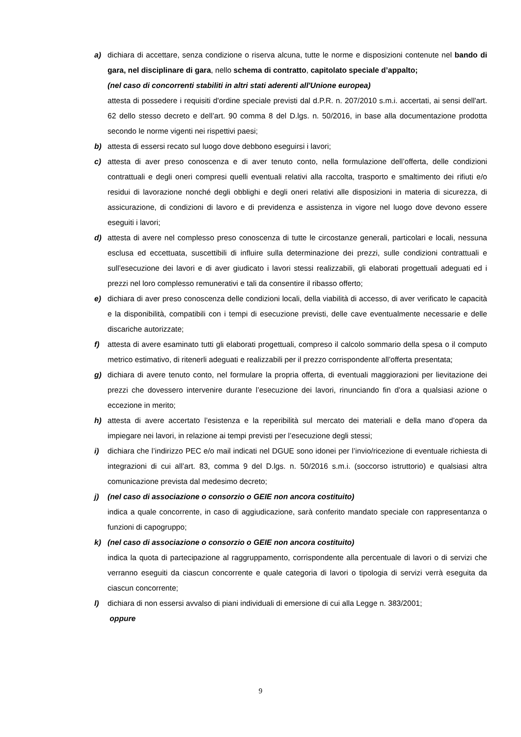a) dichiara di accettare, senza condizione o riserva alcuna, tutte le norme e disposizioni contenute nel bando di gara, nel disciplinare di gara, nello schema di contratto, capitolato speciale d’appalto;
(nel caso di concorrenti stabiliti in altri stati aderenti all'Unione europea)
attesta di possedere i requisiti d'ordine speciale previsti dal d.P.R. n. 207/2010 s.m.i. accertati, ai sensi dell'art. 62 dello stesso decreto e dell’art. 90 comma 8 del D.lgs. n. 50/2016, in base alla documentazione prodotta secondo le norme vigenti nei rispettivi paesi;
b) attesta di essersi recato sul luogo dove debbono eseguirsi i lavori;
c) attesta di aver preso conoscenza e di aver tenuto conto, nella formulazione dell’offerta, delle condizioni contrattuali e degli oneri compresi quelli eventuali relativi alla raccolta, trasporto e smaltimento dei rifiuti e/o residui di lavorazione nonché degli obblighi e degli oneri relativi alle disposizioni in materia di sicurezza, di assicurazione, di condizioni di lavoro e di previdenza e assistenza in vigore nel luogo dove devono essere eseguiti i lavori;
d) attesta di avere nel complesso preso conoscenza di tutte le circostanze generali, particolari e locali, nessuna esclusa ed eccettuata, suscettibili di influire sulla determinazione dei prezzi, sulle condizioni contrattuali e sull’esecuzione dei lavori e di aver giudicato i lavori stessi realizzabili, gli elaborati progettuali adeguati ed i prezzi nel loro complesso remunerativi e tali da consentire il ribasso offerto;
e) dichiara di aver preso conoscenza delle condizioni locali, della viabilità di accesso, di aver verificato le capacità e la disponibilità, compatibili con i tempi di esecuzione previsti, delle cave eventualmente necessarie e delle discariche autorizzate;
f) attesta di avere esaminato tutti gli elaborati progettuali, compreso il calcolo sommario della spesa o il computo metrico estimativo, di ritenerli adeguati e realizzabili per il prezzo corrispondente all’offerta presentata;
g) dichiara di avere tenuto conto, nel formulare la propria offerta, di eventuali maggiorazioni per lievitazione dei prezzi che dovessero intervenire durante l’esecuzione dei lavori, rinunciando fin d’ora a qualsiasi azione o eccezione in merito;
h) attesta di avere accertato l’esistenza e la reperibilità sul mercato dei materiali e della mano d’opera da impiegare nei lavori, in relazione ai tempi previsti per l’esecuzione degli stessi;
i) dichiara che l’indirizzo PEC e/o mail indicati nel DGUE sono idonei per l’invio/ricezione di eventuale richiesta di integrazioni di cui all’art. 83, comma 9 del D.lgs. n. 50/2016 s.m.i. (soccorso istruttorio) e qualsiasi altra comunicazione prevista dal medesimo decreto;
j) (nel caso di associazione o consorzio o GEIE non ancora costituito)
indica a quale concorrente, in caso di aggiudicazione, sarà conferito mandato speciale con rappresentanza o funzioni di capogruppo;
k) (nel caso di associazione o consorzio o GEIE non ancora costituito)
indica la quota di partecipazione al raggruppamento, corrispondente alla percentuale di lavori o di servizi che verranno eseguiti da ciascun concorrente e quale categoria di lavori o tipologia di servizi verrà eseguita da ciascun concorrente;
l) dichiara di non essersi avvalso di piani individuali di emersione di cui alla Legge n. 383/2001;
oppure
9